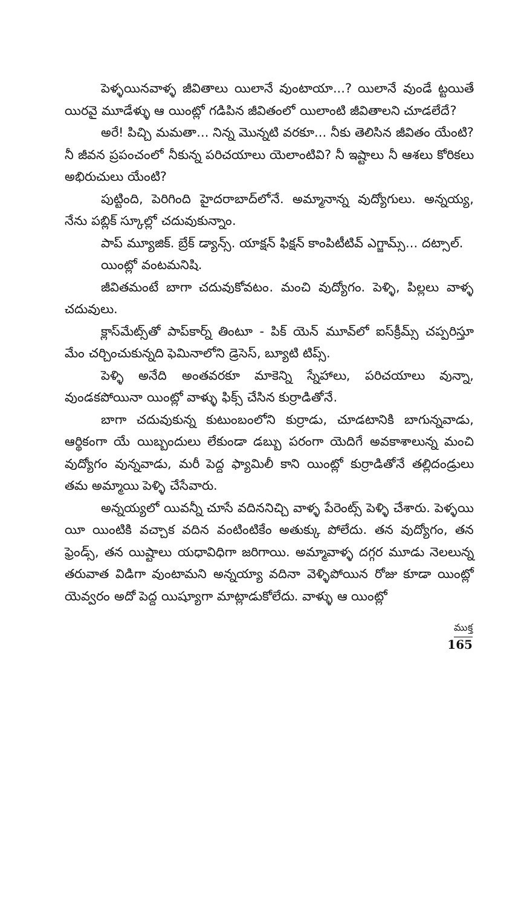పెళ్ళయినవాళ్ళ జీవితాలు యిలానే వుంటాయా...? యిలానే వుండే ట్టయితే యిరవై మూడేళ్ళు ఆ యింట్లో గడిపిన జీవితంలో యిలాంటి జీవితాలని చూడలేదే?
అరే! పిచ్చి మమతా... నిన్న మొన్నటి వరకూ... నీకు తెలిసిన జీవితం యేంటి? నీ జీవన ప్రపంచంలో నీకున్న పరిచయాలు యెలాంటివి? నీ ఇష్టాలు నీ ఆశలు కోరికలు అభిరుచులు యేంటి?
పుట్టింది, పెరిగింది హైదరాబాద్‌లోనే. అమ్మానాన్న వుద్యోగులు. అన్నయ్య, నేను పబ్లిక్ స్కూల్లో చదువుకున్నాం.
పాప్ మ్యూజిక్. బ్రేక్ డ్యాన్స్. యాక్షన్ ఫిక్షన్ కాంపిటీటివ్ ఎగ్జామ్స్... దట్సాల్.
యింట్లో వంటమనిషి.
జీవితమంటే బాగా చదువుకోవటం. మంచి వుద్యోగం. పెళ్ళి, పిల్లలు వాళ్ళ చదువులు.
క్లాస్‌మేట్స్‌తో పాప్‌కార్న్ తింటూ - పిక్ యెన్ మూవ్‌లో ఐస్‌క్రీమ్స్ చప్పరిస్తూ మేం చర్చించుకున్నది ఫెమినాలోని డ్రెసెస్, బ్యూటి టిప్స్.
పెళ్ళి అనేది అంతవరకూ మాకెన్ని స్నేహాలు, పరిచయాలు వున్నా, వుండకపోయినా యింట్లో వాళ్ళు ఫిక్స్ చేసిన కుర్రాడితోనే.
బాగా చదువుకున్న కుటుంబంలోని కుర్రాడు, చూడటానికి బాగున్నవాడు, ఆర్థికంగా యే యిబ్బందులు లేకుండా డబ్బు పరంగా యెదిగే అవకాశాలున్న మంచి వుద్యోగం వున్నవాడు, మరీ పెద్ద ఫ్యామిలీ కాని యింట్లో కుర్రాడితోనే తల్లిదండ్రులు తమ అమ్మాయి పెళ్ళి చేసేవారు.
అన్నయ్యలో యివన్నీ చూసే వదిననిచ్చి వాళ్ళ పేరెంట్స్ పెళ్ళి చేశారు. పెళ్ళయి యీ యింటికి వచ్చాక వదిన వంటింటికేం అతుక్కు పోలేదు. తన వుద్యోగం, తన ఫ్రెండ్స్, తన యిష్టాలు యధావిధిగా జరిగాయి. అమ్మావాళ్ళ దగ్గర మూడు నెలలున్న తరువాత విడిగా వుంటామని అన్నయ్యా వదినా వెళ్ళిపోయిన రోజు కూడా యింట్లో యెవ్వరం అదో పెద్ద యిష్యూగా మాట్లాడుకోలేదు. వాళ్ళు ఆ యింట్లో
ముక్త
165